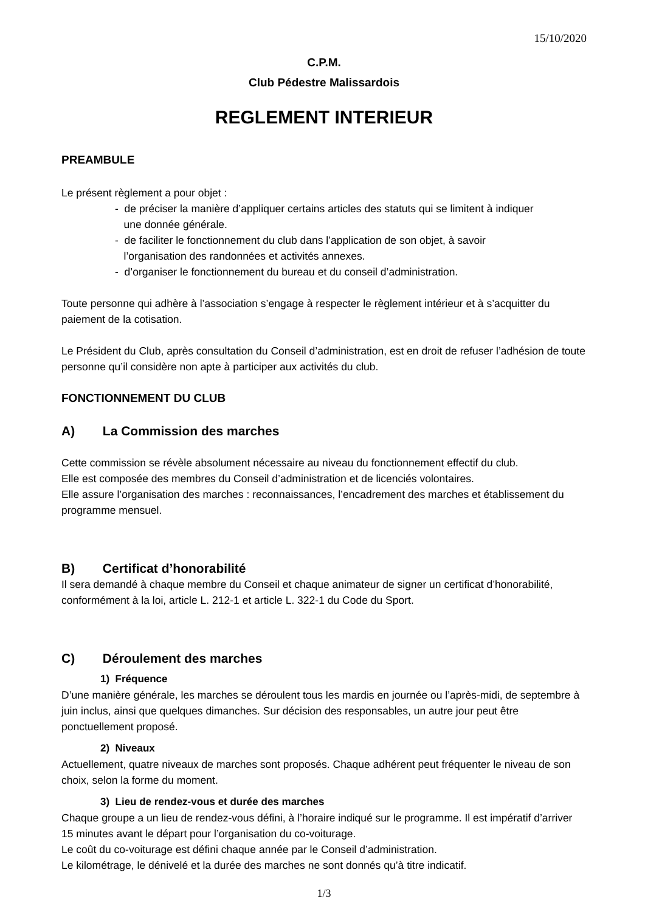15/10/2020
C.P.M.
Club Pédestre Malissardois
REGLEMENT INTERIEUR
PREAMBULE
Le présent règlement a pour objet :
- de préciser la manière d’appliquer certains articles des statuts qui se limitent à indiquer
une donnée générale.
- de faciliter le fonctionnement du club dans l’application de son objet, à savoir
l’organisation des randonnées et activités annexes.
- d’organiser le fonctionnement du bureau et du conseil d’administration.
Toute personne qui adhère à l’association s’engage à respecter le règlement intérieur et à s’acquitter du paiement de la cotisation.
Le Président du Club, après consultation du Conseil d’administration, est en droit de refuser l’adhésion de toute personne qu’il considère non apte à participer aux activités du club.
FONCTIONNEMENT DU CLUB
A) La Commission des marches
Cette commission se révèle absolument nécessaire au niveau du fonctionnement effectif du club.
Elle est composée des membres du Conseil d’administration et de licenciés volontaires.
Elle assure l’organisation des marches : reconnaissances, l’encadrement des marches et établissement du programme mensuel.
B) Certificat d’honorabilité
Il sera demandé à chaque membre du Conseil et chaque animateur de signer un certificat d’honorabilité, conformément à la loi, article L. 212-1 et article L. 322-1 du Code du Sport.
C) Déroulement des marches
1) Fréquence
D’une manière générale, les marches se déroulent tous les mardis en journée ou l’après-midi, de septembre à juin inclus, ainsi que quelques dimanches. Sur décision des responsables, un autre jour peut être ponctuellement proposé.
2) Niveaux
Actuellement, quatre niveaux de marches sont proposés. Chaque adhérent peut fréquenter le niveau de son choix, selon la forme du moment.
3) Lieu de rendez-vous et durée des marches
Chaque groupe a un lieu de rendez-vous défini, à l’horaire indiqué sur le programme. Il est impératif d’arriver 15 minutes avant le départ pour l’organisation du co-voiturage.
Le coût du co-voiturage est défini chaque année par le Conseil d’administration.
Le kilométrage, le dénivelé et la durée des marches ne sont donnés qu’à titre indicatif.
1/3